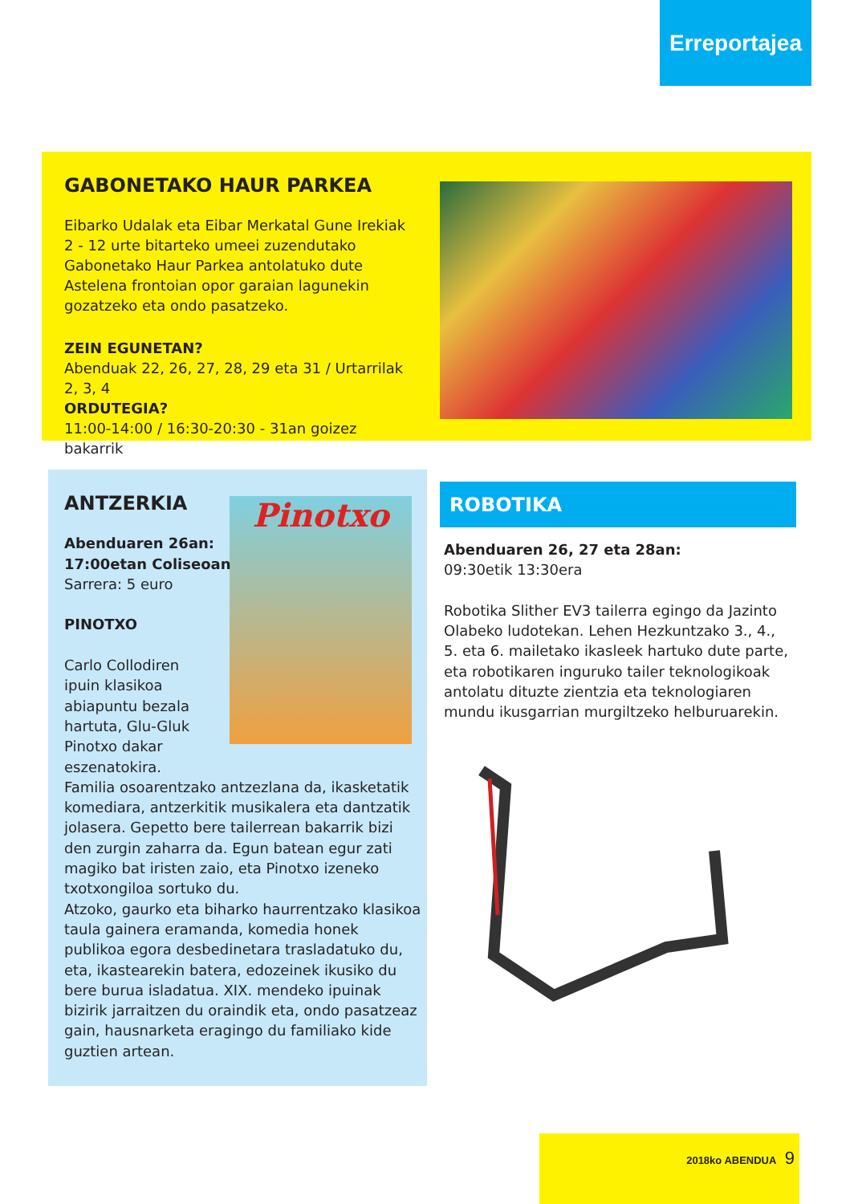Erreportajea
GABONETAKO HAUR PARKEA
Eibarko Udalak eta Eibar Merkatal Gune Irekiak 2 - 12 urte bitarteko umeei zuzendutako Gabonetako Haur Parkea antolatuko dute Astelena frontoian opor garaian lagunekin gozatzeko eta ondo pasatzeko.
ZEIN EGUNETAN?
Abenduak 22, 26, 27, 28, 29 eta 31 / Urtarrilak 2, 3, 4
ORDUTEGIA?
11:00-14:00 / 16:30-20:30 - 31an goizez bakarrik
Pinotxo
ANTZERKIA
Abenduaren 26an:
17:00etan Coliseoan
Sarrera: 5 euro
PINOTXO
Carlo Collodiren
ipuin klasikoa
abiapuntu bezala
hartuta, Glu-Gluk
Pinotxo dakar
eszenatokira.
Familia osoarentzako antzezlana da, ikasketatik komediara, antzerkitik musikalera eta dantzatik jolasera. Gepetto bere tailerrean bakarrik bizi den zurgin zaharra da. Egun batean egur zati magiko bat iristen zaio, eta Pinotxo izeneko txotxongiloa sortuko du.
Atzoko, gaurko eta biharko haurrentzako klasikoa taula gainera eramanda, komedia honek publikoa egora desbedinetara trasladatuko du, eta, ikastearekin batera, edozeinek ikusiko du bere burua isladatua. XIX. mendeko ipuinak bizirik jarraitzen du oraindik eta, ondo pasatzeaz gain, hausnarketa eragingo du familiako kide guztien artean.
ROBOTIKA
Abenduaren 26, 27 eta 28an:
09:30etik 13:30era
Robotika Slither EV3 tailerra egingo da Jazinto Olabeko ludotekan. Lehen Hezkuntzako 3., 4., 5. eta 6. mailetako ikasleek hartuko dute parte, eta robotikaren inguruko tailer teknologikoak antolatu dituzte zientzia eta teknologiaren mundu ikusgarrian murgiltzeko helburuarekin.
2018ko ABENDUA 9